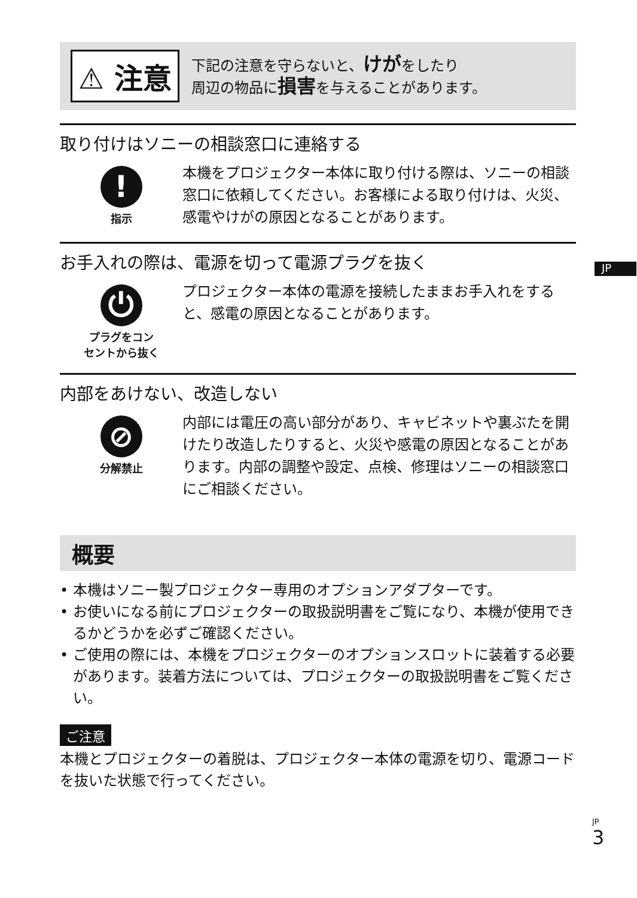JP
⚠ 注意
下記の注意を守らないと、けがをしたり
周辺の物品に損害を与えることがあります。
取り付けはソニーの相談窓口に連絡する
!
指示
本機をプロジェクター本体に取り付ける際は、ソニーの相談窓口に依頼してください。お客様による取り付けは、火災、感電やけがの原因となることがあります。
お手入れの際は、電源を切って電源プラグを抜く
⏻
プラグをコン
セントから抜く
プロジェクター本体の電源を接続したままお手入れをすると、感電の原因となることがあります。
内部をあけない、改造しない
⊘
分解禁止
内部には電圧の高い部分があり、キャビネットや裏ぶたを開けたり改造したりすると、火災や感電の原因となることがあります。内部の調整や設定、点検、修理はソニーの相談窓口にご相談ください。
概要
• 本機はソニー製プロジェクター専用のオプションアダプターです。
• お使いになる前にプロジェクターの取扱説明書をご覧になり、本機が使用できるかどうかを必ずご確認ください。
• ご使用の際には、本機をプロジェクターのオプションスロットに装着する必要があります。装着方法については、プロジェクターの取扱説明書をご覧ください。
ご注意
本機とプロジェクターの着脱は、プロジェクター本体の電源を切り、電源コードを抜いた状態で行ってください。
JP
3